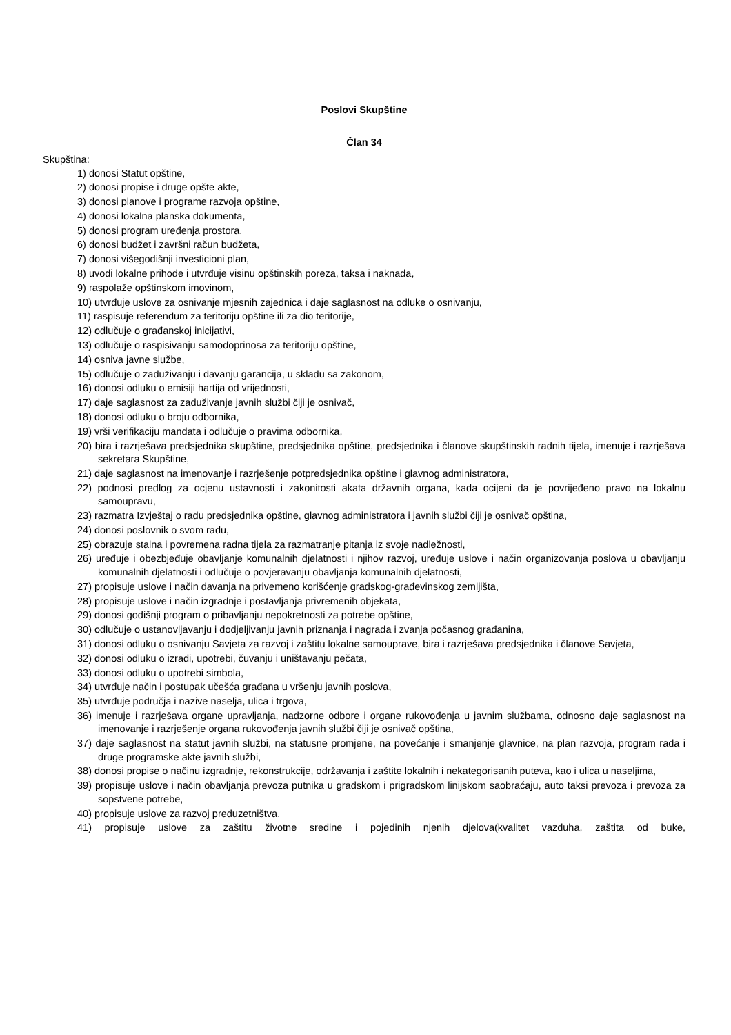Poslovi Skupštine
Član 34
Skupština:
1) donosi Statut opštine,
2) donosi propise i druge opšte akte,
3) donosi planove i programe razvoja opštine,
4) donosi lokalna planska dokumenta,
5) donosi program uređenja prostora,
6) donosi budžet i završni račun budžeta,
7) donosi višegodišnji investicioni plan,
8) uvodi lokalne prihode i utvrđuje visinu opštinskih poreza, taksa i naknada,
9) raspolaže opštinskom imovinom,
10) utvrđuje uslove za osnivanje mjesnih zajednica i daje saglasnost na odluke o osnivanju,
11) raspisuje referendum za teritoriju opštine ili za dio teritorije,
12) odlučuje o građanskoj inicijativi,
13) odlučuje o raspisivanju samodoprinosa za teritoriju opštine,
14) osniva javne službe,
15) odlučuje o zaduživanju i davanju garancija, u skladu sa zakonom,
16) donosi odluku o emisiji hartija od vrijednosti,
17) daje saglasnost za zaduživanje javnih službi čiji je osnivač,
18) donosi odluku o broju odbornika,
19) vrši verifikaciju mandata i odlučuje o pravima odbornika,
20) bira i razrješava predsjednika skupštine, predsjednika opštine, predsjednika i članove skupštinskih radnih tijela, imenuje i razrješava sekretara Skupštine,
21) daje saglasnost na imenovanje i razrješenje potpredsjednika opštine i glavnog administratora,
22) podnosi predlog za ocjenu ustavnosti i zakonitosti akata državnih organa, kada ocijeni da je povrijeđeno pravo na lokalnu samoupravu,
23) razmatra Izvještaj o radu predsjednika opštine, glavnog administratora i javnih službi čiji je osnivač opština,
24) donosi poslovnik o svom radu,
25) obrazuje stalna i povremena radna tijela za razmatranje pitanja iz svoje nadležnosti,
26) uređuje i obezbjeđuje obavljanje komunalnih djelatnosti i njihov razvoj, uređuje uslove i način organizovanja poslova u obavljanju komunalnih djelatnosti i odlučuje o povjeravanju obavljanja komunalnih djelatnosti,
27) propisuje uslove i način davanja na privemeno korišćenje gradskog-građevinskog zemljišta,
28) propisuje uslove i način izgradnje i postavljanja privremenih objekata,
29) donosi godišnji program o pribavljanju nepokretnosti za potrebe opštine,
30) odlučuje o ustanovljavanju i dodjeljivanju javnih priznanja i nagrada i zvanja počasnog građanina,
31) donosi odluku o osnivanju Savjeta za razvoj i zaštitu lokalne samouprave, bira i razrješava predsjednika i članove Savjeta,
32) donosi odluku o izradi, upotrebi, čuvanju i uništavanju pečata,
33) donosi odluku o upotrebi simbola,
34) utvrđuje način i postupak učešća građana u vršenju javnih poslova,
35) utvrđuje područja i nazive naselja, ulica i trgova,
36) imenuje i razrješava organe upravljanja, nadzorne odbore i organe rukovođenja u javnim službama, odnosno daje saglasnost na imenovanje i razrješenje organa rukovođenja javnih službi čiji je osnivač opština,
37) daje saglasnost na statut javnih službi, na statusne promjene, na povećanje i smanjenje glavnice, na plan razvoja, program rada i druge programske akte javnih službi,
38) donosi propise o načinu izgradnje, rekonstrukcije, održavanja i zaštite lokalnih i nekategorisanih puteva, kao i ulica u naseljima,
39) propisuje uslove i način obavljanja prevoza putnika u gradskom i prigradskom linijskom saobraćaju, auto taksi prevoza i prevoza za sopstvene potrebe,
40) propisuje uslove za razvoj preduzetništva,
41) propisuje uslove za zaštitu životne sredine i pojedinih njenih djelova(kvalitet vazduha, zaštita od buke,